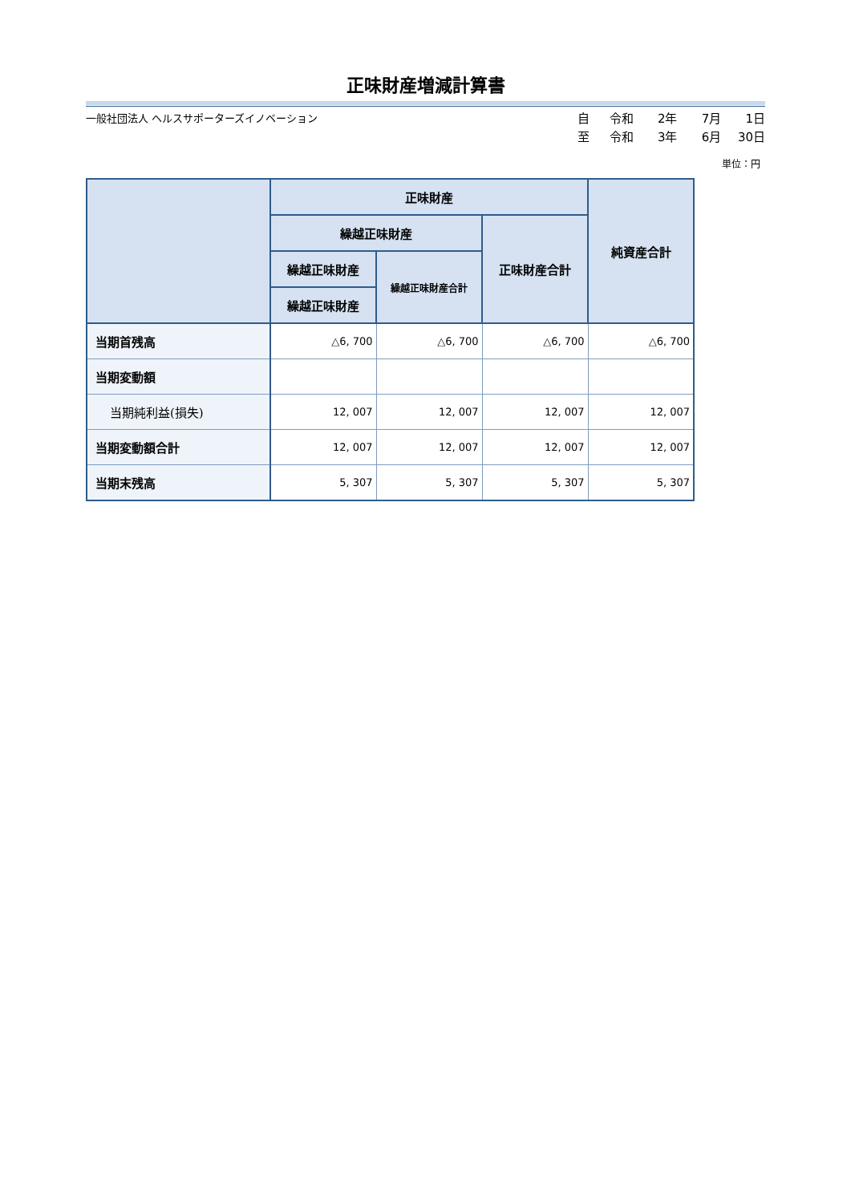正味財産増減計算書
一般社団法人 ヘルスサポーターズイノベーション
自 令和 2年 7月 1日
至 令和 3年 6月 30日
単位：円
| | 正味財産 | | | 純資産合計 |
| --- | --- | --- | --- | --- |
| | 繰越正味財産 | | 正味財産合計 | |
| | 繰越正味財産 | 繰越正味財産合計 | | |
| | 繰越正味財産 | | | |
| 当期首残高 | △6, 700 | △6, 700 | △6, 700 | △6, 700 |
| 当期変動額 | | | | |
| 当期純利益(損失) | 12, 007 | 12, 007 | 12, 007 | 12, 007 |
| 当期変動額合計 | 12, 007 | 12, 007 | 12, 007 | 12, 007 |
| 当期末残高 | 5, 307 | 5, 307 | 5, 307 | 5, 307 |